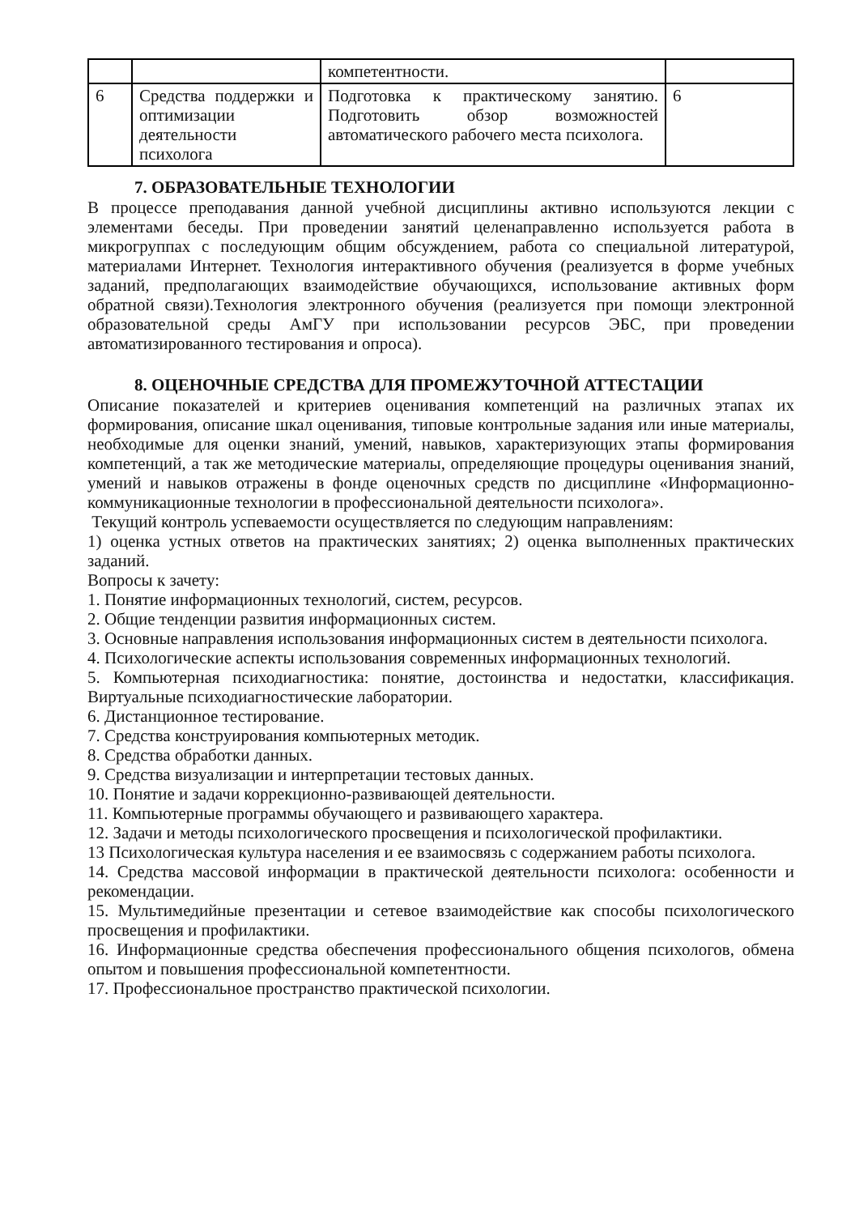| | | компетентности. | |
| 6 | Средства поддержки и оптимизации деятельности психолога | Подготовка к практическому занятию. Подготовить обзор возможностей автоматического рабочего места психолога. | 6 |
7. ОБРАЗОВАТЕЛЬНЫЕ ТЕХНОЛОГИИ
В процессе преподавания данной учебной дисциплины активно используются лекции с элементами беседы. При проведении занятий целенаправленно используется работа в микрогруппах с последующим общим обсуждением, работа со специальной литературой, материалами Интернет. Технология интерактивного обучения (реализуется в форме учебных заданий, предполагающих взаимодействие обучающихся, использование активных форм обратной связи).Технология электронного обучения (реализуется при помощи электронной образовательной среды АмГУ при использовании ресурсов ЭБС, при проведении автоматизированного тестирования и опроса).
8. ОЦЕНОЧНЫЕ СРЕДСТВА ДЛЯ ПРОМЕЖУТОЧНОЙ АТТЕСТАЦИИ
Описание показателей и критериев оценивания компетенций на различных этапах их формирования, описание шкал оценивания, типовые контрольные задания или иные материалы, необходимые для оценки знаний, умений, навыков, характеризующих этапы формирования компетенций, а так же методические материалы, определяющие процедуры оценивания знаний, умений и навыков отражены в фонде оценочных средств по дисциплине «Информационно- коммуникационные технологии в профессиональной деятельности психолога».
Текущий контроль успеваемости осуществляется по следующим направлениям:
1) оценка устных ответов на практических занятиях; 2) оценка выполненных практических заданий.
Вопросы к зачету:
1. Понятие информационных технологий, систем, ресурсов.
2. Общие тенденции развития информационных систем.
3. Основные направления использования информационных систем в деятельности психолога.
4. Психологические аспекты использования современных информационных технологий.
5. Компьютерная психодиагностика: понятие, достоинства и недостатки, классификация. Виртуальные психодиагностические лаборатории.
6. Дистанционное тестирование.
7. Средства конструирования компьютерных методик.
8. Средства обработки данных.
9. Средства визуализации и интерпретации тестовых данных.
10. Понятие и задачи коррекционно-развивающей деятельности.
11. Компьютерные программы обучающего и развивающего характера.
12. Задачи и методы психологического просвещения и психологической профилактики.
13 Психологическая культура населения и ее взаимосвязь с содержанием работы психолога.
14. Средства массовой информации в практической деятельности психолога: особенности и рекомендации.
15. Мультимедийные презентации и сетевое взаимодействие как способы психологического просвещения и профилактики.
16. Информационные средства обеспечения профессионального общения психологов, обмена опытом и повышения профессиональной компетентности.
17. Профессиональное пространство практической психологии.